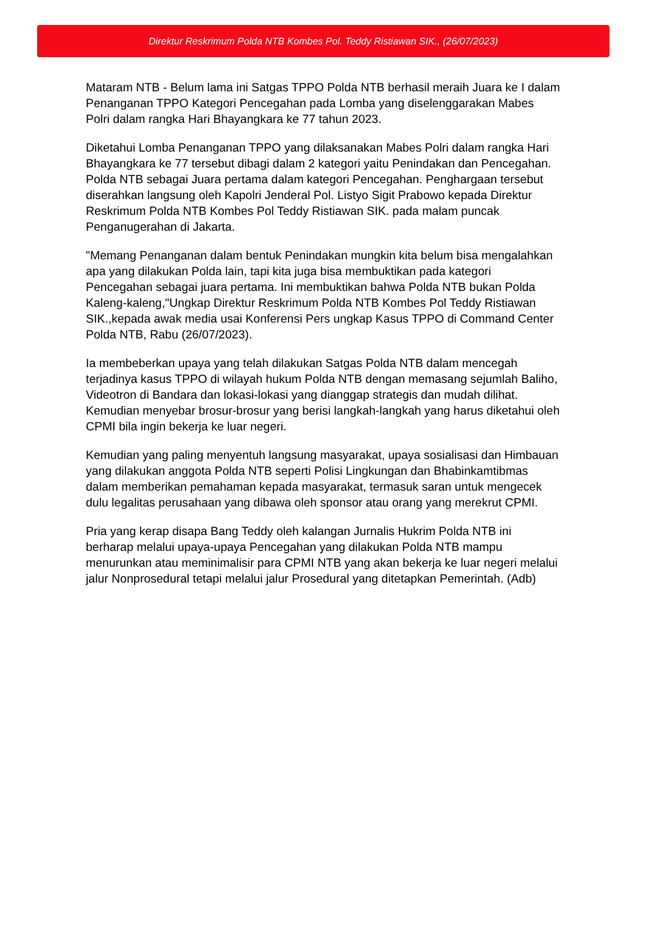Direktur Reskrimum Polda NTB Kombes Pol. Teddy Ristiawan SIK., (26/07/2023)
Mataram NTB - Belum lama ini Satgas TPPO Polda NTB berhasil meraih Juara ke I dalam Penanganan TPPO Kategori Pencegahan pada Lomba yang diselenggarakan Mabes Polri dalam rangka Hari Bhayangkara ke 77 tahun 2023.
Diketahui Lomba Penanganan TPPO yang dilaksanakan Mabes Polri dalam rangka Hari Bhayangkara ke 77 tersebut dibagi dalam 2 kategori yaitu Penindakan dan Pencegahan. Polda NTB sebagai Juara pertama dalam kategori Pencegahan. Penghargaan tersebut diserahkan langsung oleh Kapolri Jenderal Pol. Listyo Sigit Prabowo kepada Direktur Reskrimum Polda NTB Kombes Pol Teddy Ristiawan SIK. pada malam puncak Penganugerahan di Jakarta.
"Memang Penanganan dalam bentuk Penindakan mungkin kita belum bisa mengalahkan apa yang dilakukan Polda lain, tapi kita juga bisa membuktikan pada kategori Pencegahan sebagai juara pertama. Ini membuktikan bahwa Polda NTB bukan Polda Kaleng-kaleng,"Ungkap Direktur Reskrimum Polda NTB Kombes Pol Teddy Ristiawan SIK.,kepada awak media usai Konferensi Pers ungkap Kasus TPPO di Command Center Polda NTB, Rabu (26/07/2023).
Ia membeberkan upaya yang telah dilakukan Satgas Polda NTB dalam mencegah terjadinya kasus TPPO di wilayah hukum Polda NTB dengan memasang sejumlah Baliho, Videotron di Bandara dan lokasi-lokasi yang dianggap strategis dan mudah dilihat. Kemudian menyebar brosur-brosur yang berisi langkah-langkah yang harus diketahui oleh CPMI bila ingin bekerja ke luar negeri.
Kemudian yang paling menyentuh langsung masyarakat, upaya sosialisasi dan Himbauan yang dilakukan anggota Polda NTB seperti Polisi Lingkungan dan Bhabinkamtibmas dalam memberikan pemahaman kepada masyarakat, termasuk saran untuk mengecek dulu legalitas perusahaan yang dibawa oleh sponsor atau orang yang merekrut CPMI.
Pria yang kerap disapa Bang Teddy oleh kalangan Jurnalis Hukrim Polda NTB ini berharap melalui upaya-upaya Pencegahan yang dilakukan Polda NTB mampu menurunkan atau meminimalisir para CPMI NTB yang akan bekerja ke luar negeri melalui jalur Nonprosedural tetapi melalui jalur Prosedural yang ditetapkan Pemerintah. (Adb)